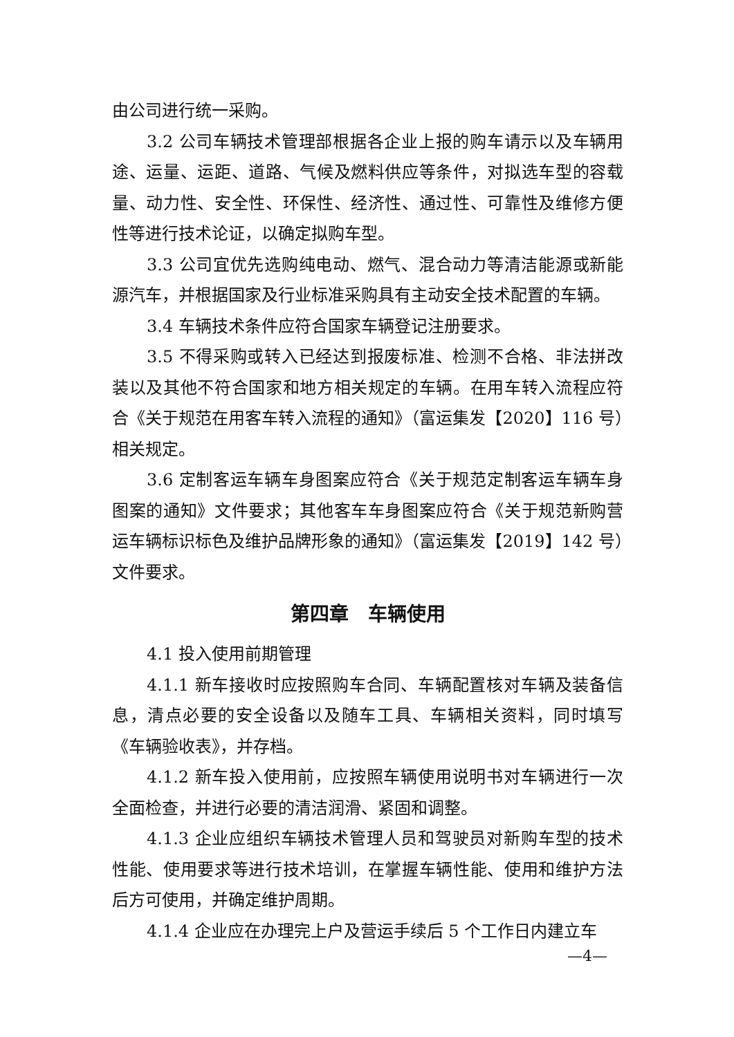由公司进行统一采购。
3.2 公司车辆技术管理部根据各企业上报的购车请示以及车辆用途、运量、运距、道路、气候及燃料供应等条件，对拟选车型的容载量、动力性、安全性、环保性、经济性、通过性、可靠性及维修方便性等进行技术论证，以确定拟购车型。
3.3 公司宜优先选购纯电动、燃气、混合动力等清洁能源或新能源汽车，并根据国家及行业标准采购具有主动安全技术配置的车辆。
3.4 车辆技术条件应符合国家车辆登记注册要求。
3.5 不得采购或转入已经达到报废标准、检测不合格、非法拼改装以及其他不符合国家和地方相关规定的车辆。在用车转入流程应符合《关于规范在用客车转入流程的通知》（富运集发【2020】116 号）相关规定。
3.6 定制客运车辆车身图案应符合《关于规范定制客运车辆车身图案的通知》文件要求；其他客车车身图案应符合《关于规范新购营运车辆标识标色及维护品牌形象的通知》（富运集发【2019】142 号）文件要求。
第四章　车辆使用
4.1 投入使用前期管理
4.1.1 新车接收时应按照购车合同、车辆配置核对车辆及装备信息，清点必要的安全设备以及随车工具、车辆相关资料，同时填写《车辆验收表》，并存档。
4.1.2 新车投入使用前，应按照车辆使用说明书对车辆进行一次全面检查，并进行必要的清洁润滑、紧固和调整。
4.1.3 企业应组织车辆技术管理人员和驾驶员对新购车型的技术性能、使用要求等进行技术培训，在掌握车辆性能、使用和维护方法后方可使用，并确定维护周期。
4.1.4 企业应在办理完上户及营运手续后 5 个工作日内建立车
—4—